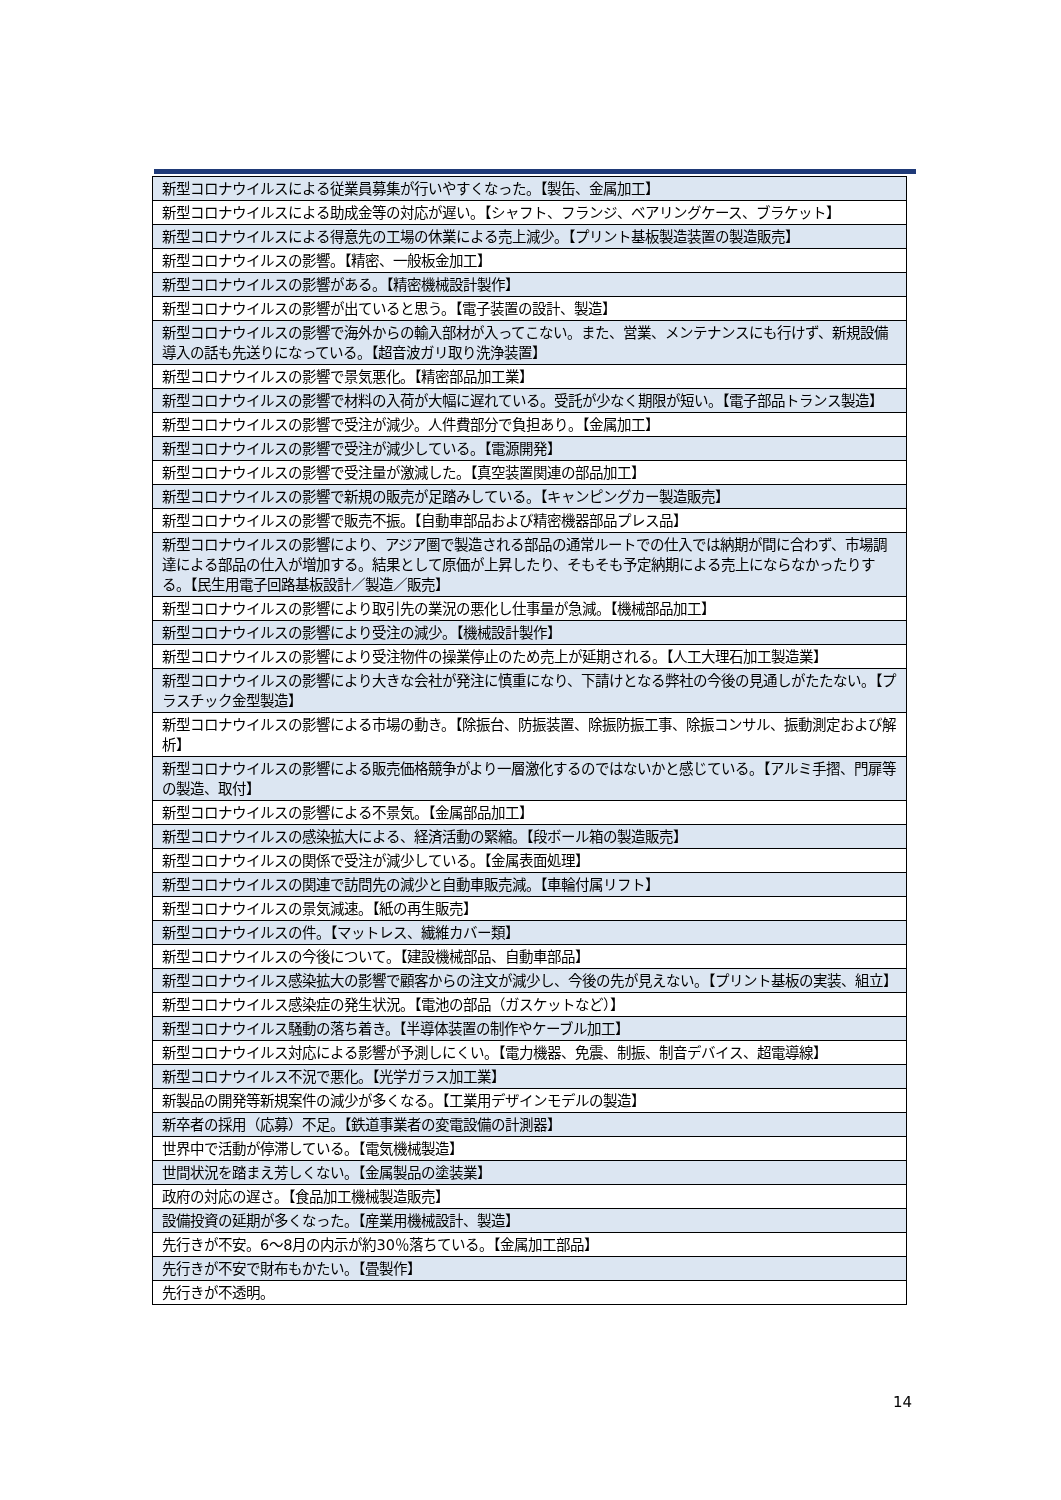| 新型コロナウイルスによる従業員募集が行いやすくなった。【製缶、金属加工】 |
| 新型コロナウイルスによる助成金等の対応が遅い。【シャフト、フランジ、ベアリングケース、ブラケット】 |
| 新型コロナウイルスによる得意先の工場の休業による売上減少。【プリント基板製造装置の製造販売】 |
| 新型コロナウイルスの影響。【精密、一般板金加工】 |
| 新型コロナウイルスの影響がある。【精密機械設計製作】 |
| 新型コロナウイルスの影響が出ていると思う。【電子装置の設計、製造】 |
| 新型コロナウイルスの影響で海外からの輸入部材が入ってこない。また、営業、メンテナンスにも行けず、新規設備導入の話も先送りになっている。【超音波ガリ取り洗浄装置】 |
| 新型コロナウイルスの影響で景気悪化。【精密部品加工業】 |
| 新型コロナウイルスの影響で材料の入荷が大幅に遅れている。受託が少なく期限が短い。【電子部品トランス製造】 |
| 新型コロナウイルスの影響で受注が減少。人件費部分で負担あり。【金属加工】 |
| 新型コロナウイルスの影響で受注が減少している。【電源開発】 |
| 新型コロナウイルスの影響で受注量が激減した。【真空装置関連の部品加工】 |
| 新型コロナウイルスの影響で新規の販売が足踏みしている。【キャンピングカー製造販売】 |
| 新型コロナウイルスの影響で販売不振。【自動車部品および精密機器部品プレス品】 |
| 新型コロナウイルスの影響により、アジア圏で製造される部品の通常ルートでの仕入では納期が間に合わず、市場調達による部品の仕入が増加する。結果として原価が上昇したり、そもそも予定納期による売上にならなかったりする。【民生用電子回路基板設計／製造／販売】 |
| 新型コロナウイルスの影響により取引先の業況の悪化し仕事量が急減。【機械部品加工】 |
| 新型コロナウイルスの影響により受注の減少。【機械設計製作】 |
| 新型コロナウイルスの影響により受注物件の操業停止のため売上が延期される。【人工大理石加工製造業】 |
| 新型コロナウイルスの影響により大きな会社が発注に慎重になり、下請けとなる弊社の今後の見通しがたたない。【プラスチック金型製造】 |
| 新型コロナウイルスの影響による市場の動き。【除振台、防振装置、除振防振工事、除振コンサル、振動測定および解析】 |
| 新型コロナウイルスの影響による販売価格競争がより一層激化するのではないかと感じている。【アルミ手摺、門扉等の製造、取付】 |
| 新型コロナウイルスの影響による不景気。【金属部品加工】 |
| 新型コロナウイルスの感染拡大による、経済活動の緊縮。【段ボール箱の製造販売】 |
| 新型コロナウイルスの関係で受注が減少している。【金属表面処理】 |
| 新型コロナウイルスの関連で訪問先の減少と自動車販売減。【車輪付属リフト】 |
| 新型コロナウイルスの景気減速。【紙の再生販売】 |
| 新型コロナウイルスの件。【マットレス、繊維カバー類】 |
| 新型コロナウイルスの今後について。【建設機械部品、自動車部品】 |
| 新型コロナウイルス感染拡大の影響で顧客からの注文が減少し、今後の先が見えない。【プリント基板の実装、組立】 |
| 新型コロナウイルス感染症の発生状況。【電池の部品（ガスケットなど）】 |
| 新型コロナウイルス騒動の落ち着き。【半導体装置の制作やケーブル加工】 |
| 新型コロナウイルス対応による影響が予測しにくい。【電力機器、免震、制振、制音デバイス、超電導線】 |
| 新型コロナウイルス不況で悪化。【光学ガラス加工業】 |
| 新製品の開発等新規案件の減少が多くなる。【工業用デザインモデルの製造】 |
| 新卒者の採用（応募）不足。【鉄道事業者の変電設備の計測器】 |
| 世界中で活動が停滞している。【電気機械製造】 |
| 世間状況を踏まえ芳しくない。【金属製品の塗装業】 |
| 政府の対応の遅さ。【食品加工機械製造販売】 |
| 設備投資の延期が多くなった。【産業用機械設計、製造】 |
| 先行きが不安。6～8月の内示が約30％落ちている。【金属加工部品】 |
| 先行きが不安で財布もかたい。【畳製作】 |
| 先行きが不透明。 |
14